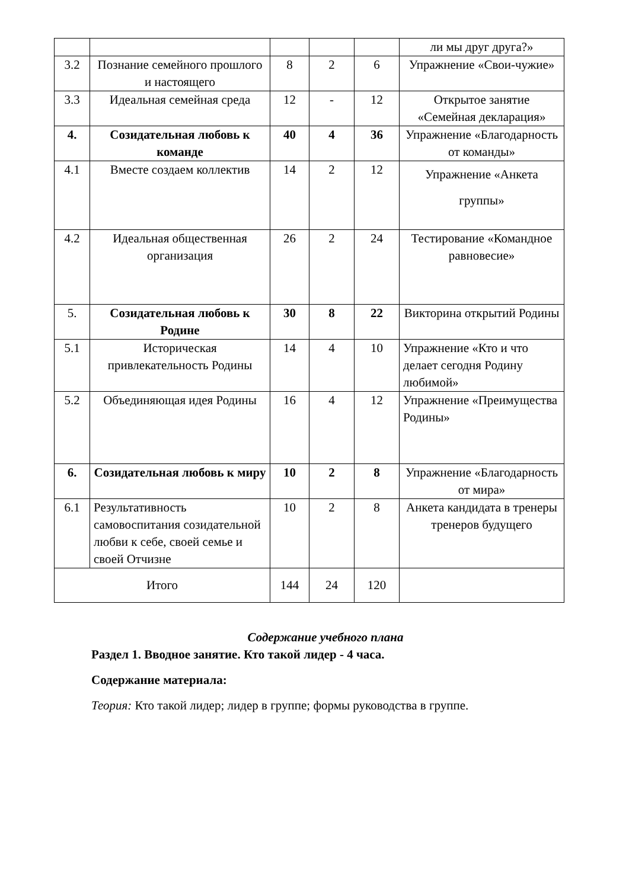| | | | | | ли мы друг друга?» |
| 3.2 | Познание семейного прошлого и настоящего | 8 | 2 | 6 | Упражнение «Свои-чужие» |
| 3.3 | Идеальная семейная среда | 12 | - | 12 | Открытое занятие «Семейная декларация» |
| 4. | Созидательная любовь к команде | 40 | 4 | 36 | Упражнение «Благодарность от команды» |
| 4.1 | Вместе создаем коллектив | 14 | 2 | 12 | Упражнение «Анкета группы» |
| 4.2 | Идеальная общественная организация | 26 | 2 | 24 | Тестирование «Командное равновесие» |
| 5. | Созидательная любовь к Родине | 30 | 8 | 22 | Викторина открытий Родины |
| 5.1 | Историческая привлекательность Родины | 14 | 4 | 10 | Упражнение «Кто и что делает сегодня Родину любимой» |
| 5.2 | Объединяющая идея Родины | 16 | 4 | 12 | Упражнение «Преимущества Родины» |
| 6. | Созидательная любовь к миру | 10 | 2 | 8 | Упражнение «Благодарность от мира» |
| 6.1 | Результативность самовоспитания созидательной любви к себе, своей семье и своей Отчизне | 10 | 2 | 8 | Анкета кандидата в тренеры тренеров будущего |
| Итого | | 144 | 24 | 120 | |
Содержание учебного плана
Раздел 1. Вводное занятие. Кто такой лидер - 4 часа.
Содержание материала:
Теория: Кто такой лидер; лидер в группе; формы руководства в группе.